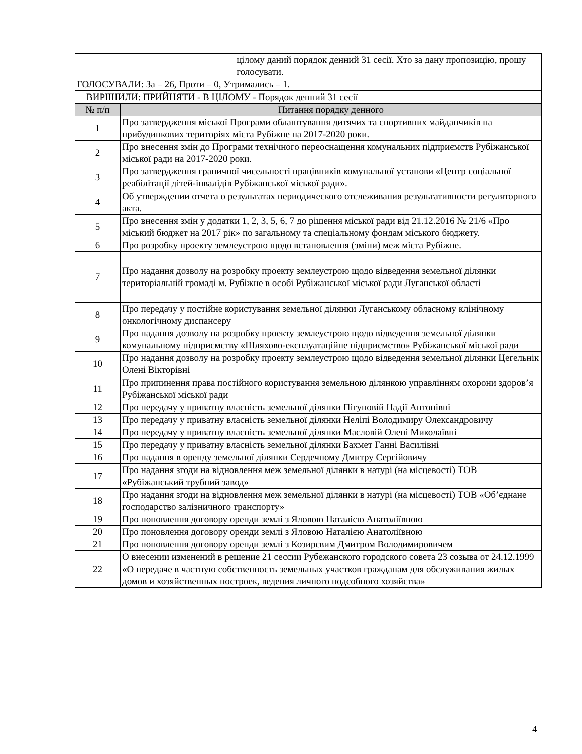| | | цілому даний порядок денний 31 сесії. Хто за дану пропозицію, прошу голосувати. |
| ГОЛОСУВАЛИ: За – 26, Проти – 0, Утримались – 1. | | |
| ВИРІШИЛИ: ПРИЙНЯТИ - В ЦІЛОМУ - Порядок денний 31 сесії | | |
| № п/п | Питання порядку денного | |
| 1 | Про затвердження міської Програми облаштування дитячих та спортивних майданчиків на прибудинкових територіях міста Рубіжне на 2017-2020 роки. | |
| 2 | Про внесення змін до Програми технічного переоснащення комунальних підприємств Рубіжанської міської ради на 2017-2020 роки. | |
| 3 | Про затвердження граничної чисельності працівників комунальної установи «Центр соціальної реабілітації дітей-інвалідів Рубіжанської міської ради». | |
| 4 | Об утверждении отчета о результатах периодического отслеживания результативности регуляторного акта. | |
| 5 | Про внесення змін у додатки 1, 2, 3, 5, 6, 7 до рішення міської ради від 21.12.2016 № 21/6 «Про міський бюджет на 2017 рік» по загальному та спеціальному фондам міського бюджету. | |
| 6 | Про розробку проекту землеустрою щодо встановлення (зміни) меж міста Рубіжне. | |
| 7 | Про надання дозволу на розробку проекту землеустрою щодо відведення земельної ділянки територіальній громаді м. Рубіжне в особі Рубіжанської міської ради Луганської області | |
| 8 | Про передачу у постійне користування земельної ділянки Луганському обласному клінічному онкологічному диспансеру | |
| 9 | Про надання дозволу на розробку проекту землеустрою щодо відведення земельної ділянки комунальному підприємству «Шляхово-експлуатаційне підприємство» Рубіжанської міської ради | |
| 10 | Про надання дозволу на розробку проекту землеустрою щодо відведення земельної ділянки Цегельнік Олені Вікторівні | |
| 11 | Про припинення права постійного користування земельною ділянкою управлінням охорони здоров’я Рубіжанської міської ради | |
| 12 | Про передачу у приватну власність земельної ділянки Пігуновій Надії Антонівні | |
| 13 | Про передачу у приватну власність земельної ділянки Неліпі Володимиру Олександровичу | |
| 14 | Про передачу у приватну власність земельної ділянки Масловій Олені Миколаївні | |
| 15 | Про передачу у приватну власність земельної ділянки Бахмет Ганні Василівні | |
| 16 | Про надання в оренду земельної ділянки Сердечному Дмитру Сергійовичу | |
| 17 | Про надання згоди на відновлення меж земельної ділянки в натурі (на місцевості) ТОВ «Рубіжанський трубний завод» | |
| 18 | Про надання згоди на відновлення меж земельної ділянки в натурі (на місцевості) ТОВ «Об’єднане господарство залізничного транспорту» | |
| 19 | Про поновлення договору оренди землі з Яловою Наталією Анатоліївною | |
| 20 | Про поновлення договору оренди землі з Яловою Наталією Анатоліївною | |
| 21 | Про поновлення договору оренди землі з Козирєвим Дмитром Володимировичем | |
| 22 | О внесении изменений в решение 21 сессии Рубежанского городского совета 23 созыва от 24.12.1999 «О передаче в частную собственность земельных участков гражданам для обслуживания жилых домов и хозяйственных построек, ведения личного подсобного хозяйства» | |
4